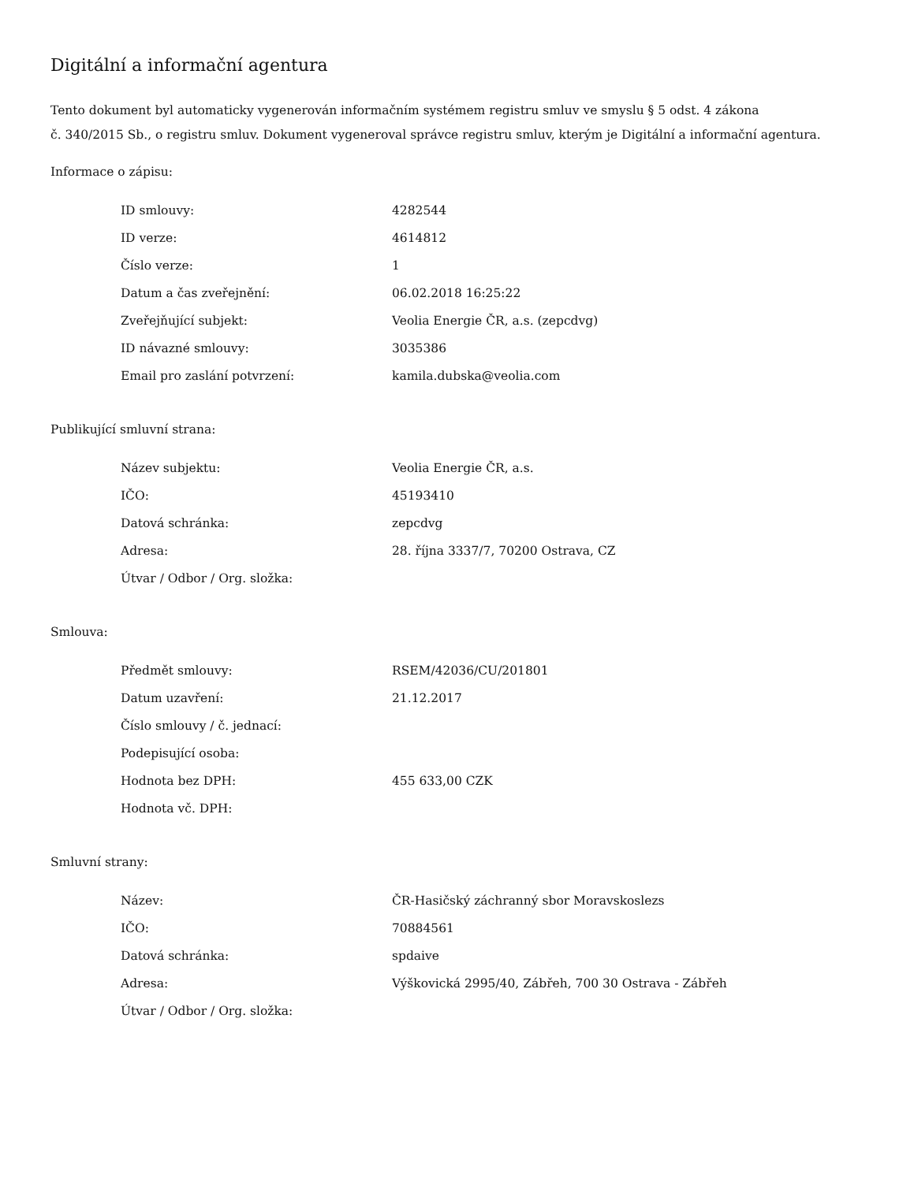Digitální a informační agentura
Tento dokument byl automaticky vygenerován informačním systémem registru smluv ve smyslu § 5 odst. 4 zákona
č. 340/2015 Sb., o registru smluv. Dokument vygeneroval správce registru smluv, kterým je Digitální a informační agentura.
Informace o zápisu:
| ID smlouvy: | 4282544 |
| ID verze: | 4614812 |
| Číslo verze: | 1 |
| Datum a čas zveřejnění: | 06.02.2018 16:25:22 |
| Zveřejňující subjekt: | Veolia Energie ČR, a.s. (zepcdvg) |
| ID návazné smlouvy: | 3035386 |
| Email pro zaslání potvrzení: | kamila.dubska@veolia.com |
Publikující smluvní strana:
| Název subjektu: | Veolia Energie ČR, a.s. |
| IČO: | 45193410 |
| Datová schránka: | zepcdvg |
| Adresa: | 28. října 3337/7, 70200 Ostrava, CZ |
| Útvar / Odbor / Org. složka: | |
Smlouva:
| Předmět smlouvy: | RSEM/42036/CU/201801 |
| Datum uzavření: | 21.12.2017 |
| Číslo smlouvy / č. jednací: | |
| Podepisující osoba: | |
| Hodnota bez DPH: | 455 633,00 CZK |
| Hodnota vč. DPH: | |
Smluvní strany:
| Název: | ČR-Hasičský záchranný sbor Moravskoslezs |
| IČO: | 70884561 |
| Datová schránka: | spdaive |
| Adresa: | Výškovická 2995/40, Zábřeh, 700 30 Ostrava - Zábřeh |
| Útvar / Odbor / Org. složka: | |